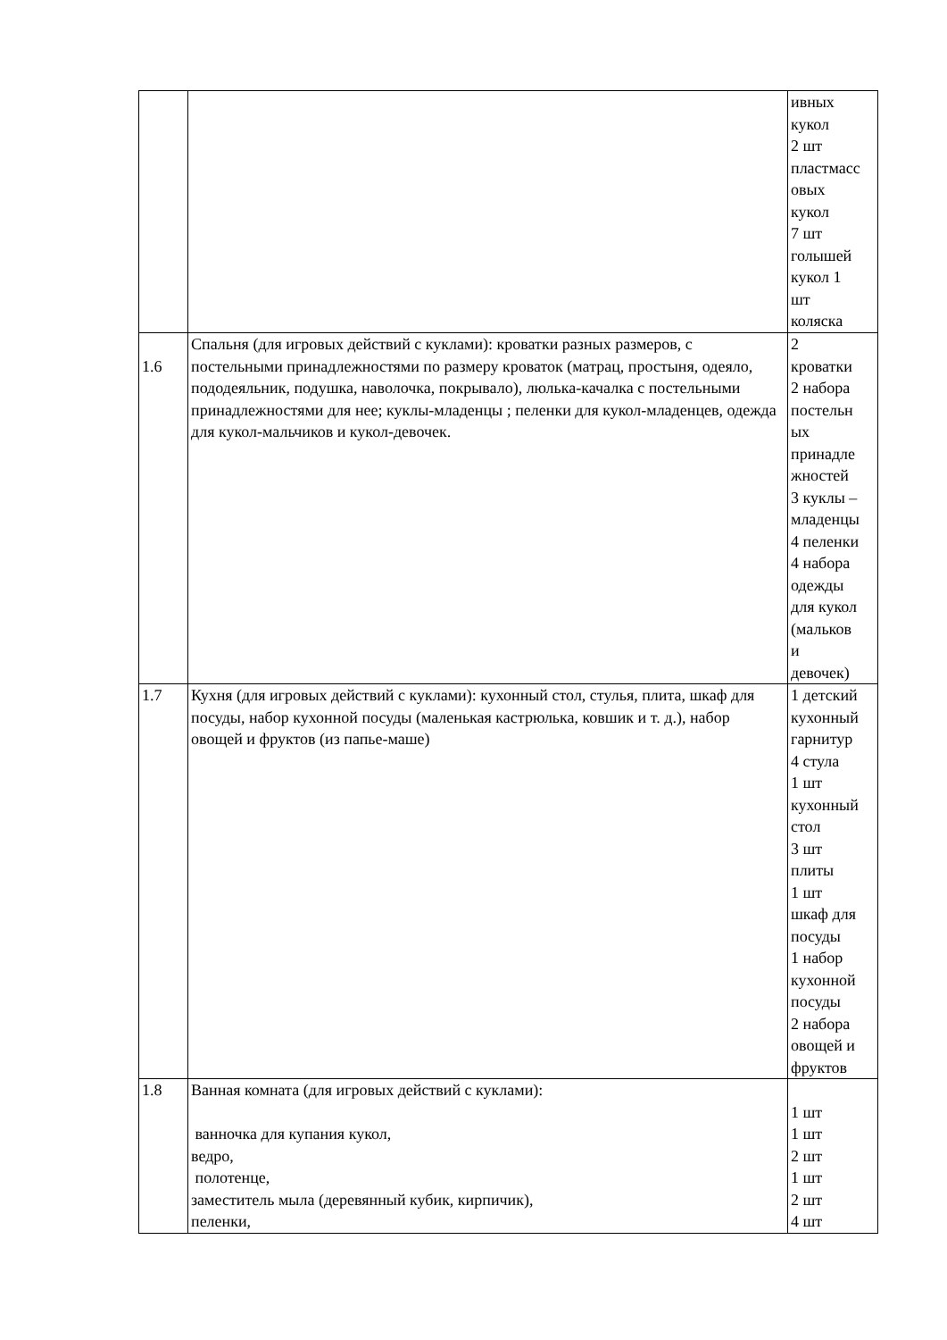| | | ивных кукол 2 шт пластмасс овых кукол 7 шт голышей кукол 1 шт коляска |
| 1.6 | Спальня (для игровых действий с куклами): кроватки разных размеров, с постельными принадлежностями по размеру кроваток (матрац, простыня, одеяло, пододеяльник, подушка, наволочка, покрывало), люлька-качалка с постельными принадлежностями для нее; куклы-младенцы ; пеленки для кукол-младенцев, одежда для кукол-мальчиков и кукол-девочек. | 2 кроватки 2 набора постельн ых принадле жностей 3 куклы – младенцы 4 пеленки 4 набора одежды для кукол (мальков и девочек) |
| 1.7 | Кухня (для игровых действий с куклами): кухонный стол, стулья, плита, шкаф для посуды, набор кухонной посуды (маленькая кастрюлька, ковшик и т. д.), набор овощей и фруктов (из папье-маше) | 1 детский кухонный гарнитур 4 стула 1 шт кухонный стол 3 шт плиты 1 шт шкаф для посуды 1 набор кухонной посуды 2 набора овощей и фруктов |
| 1.8 | Ванная комната (для игровых действий с куклами): ванночка для купания кукол, ведро, полотенце, заместитель мыла (деревянный кубик, кирпичик), пеленки, | 1 шт 1 шт 2 шт 1 шт 2 шт 4 шт |